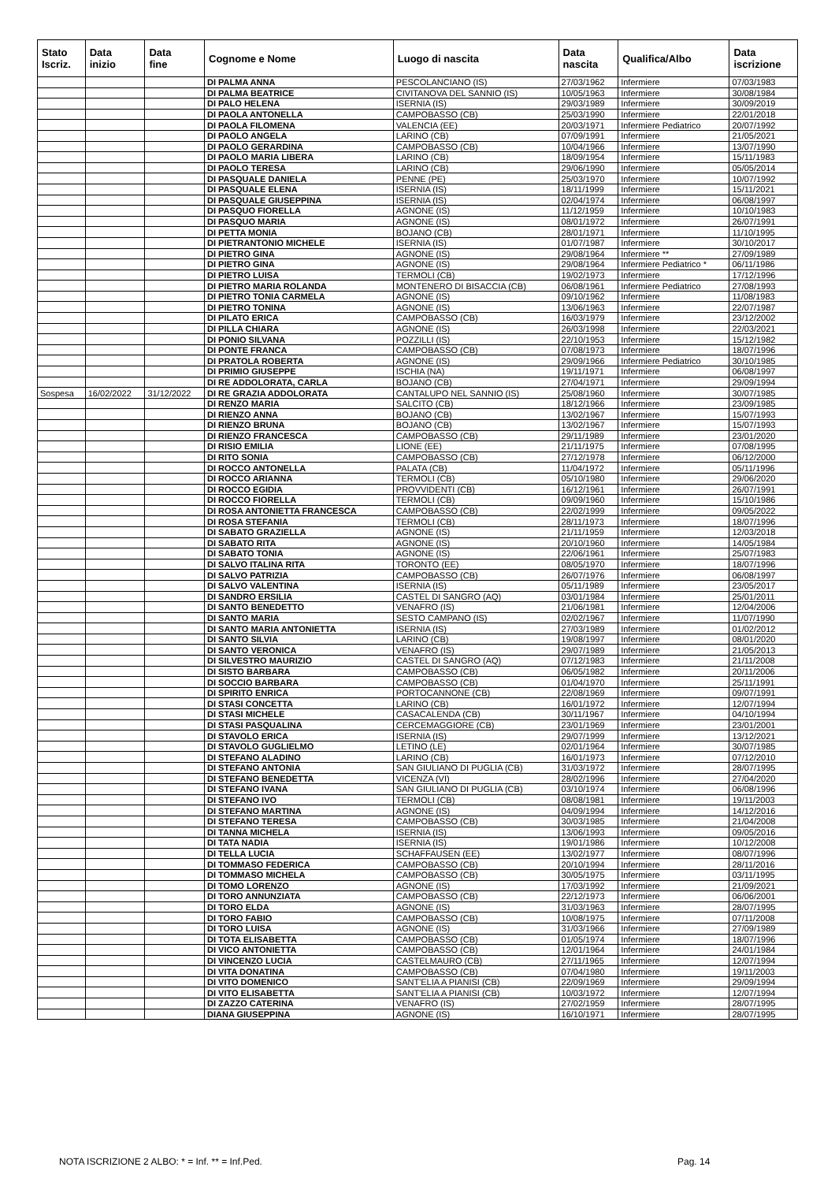| Stato Iscriz. | Data inizio | Data fine | Cognome e Nome | Luogo di nascita | Data nascita | Qualifica/Albo | Data iscrizione |
| --- | --- | --- | --- | --- | --- | --- | --- |
| | | | DI PALMA ANNA | PESCOLANCIANO (IS) | 27/03/1962 | Infermiere | 07/03/1983 |
| | | | DI PALMA BEATRICE | CIVITANOVA DEL SANNIO (IS) | 10/05/1963 | Infermiere | 30/08/1984 |
| | | | DI PALO HELENA | ISERNIA (IS) | 29/03/1989 | Infermiere | 30/09/2019 |
| | | | DI PAOLA ANTONELLA | CAMPOBASSO (CB) | 25/03/1990 | Infermiere | 22/01/2018 |
| | | | DI PAOLA FILOMENA | VALENCIA (EE) | 20/03/1971 | Infermiere Pediatrico | 20/07/1992 |
| | | | DI PAOLO ANGELA | LARINO (CB) | 07/09/1991 | Infermiere | 21/05/2021 |
| | | | DI PAOLO GERARDINA | CAMPOBASSO (CB) | 10/04/1966 | Infermiere | 13/07/1990 |
| | | | DI PAOLO MARIA LIBERA | LARINO (CB) | 18/09/1954 | Infermiere | 15/11/1983 |
| | | | DI PAOLO TERESA | LARINO (CB) | 29/06/1990 | Infermiere | 05/05/2014 |
| | | | DI PASQUALE DANIELA | PENNE (PE) | 25/03/1970 | Infermiere | 10/07/1992 |
| | | | DI PASQUALE ELENA | ISERNIA (IS) | 18/11/1999 | Infermiere | 15/11/2021 |
| | | | DI PASQUALE GIUSEPPINA | ISERNIA (IS) | 02/04/1974 | Infermiere | 06/08/1997 |
| | | | DI PASQUO FIORELLA | AGNONE (IS) | 11/12/1959 | Infermiere | 10/10/1983 |
| | | | DI PASQUO MARIA | AGNONE (IS) | 08/01/1972 | Infermiere | 26/07/1991 |
| | | | DI PETTA MONIA | BOJANO (CB) | 28/01/1971 | Infermiere | 11/10/1995 |
| | | | DI PIETRANTONIO MICHELE | ISERNIA (IS) | 01/07/1987 | Infermiere | 30/10/2017 |
| | | | DI PIETRO GINA | AGNONE (IS) | 29/08/1964 | Infermiere ** | 27/09/1989 |
| | | | DI PIETRO GINA | AGNONE (IS) | 29/08/1964 | Infermiere Pediatrico * | 06/11/1986 |
| | | | DI PIETRO LUISA | TERMOLI (CB) | 19/02/1973 | Infermiere | 17/12/1996 |
| | | | DI PIETRO MARIA ROLANDA | MONTENERO DI BISACCIA (CB) | 06/08/1961 | Infermiere Pediatrico | 27/08/1993 |
| | | | DI PIETRO TONIA CARMELA | AGNONE (IS) | 09/10/1962 | Infermiere | 11/08/1983 |
| | | | DI PIETRO TONINA | AGNONE (IS) | 13/06/1963 | Infermiere | 22/07/1987 |
| | | | DI PILATO ERICA | CAMPOBASSO (CB) | 16/03/1979 | Infermiere | 23/12/2002 |
| | | | DI PILLA CHIARA | AGNONE (IS) | 26/03/1998 | Infermiere | 22/03/2021 |
| | | | DI PONIO SILVANA | POZZILLI (IS) | 22/10/1953 | Infermiere | 15/12/1982 |
| | | | DI PONTE FRANCA | CAMPOBASSO (CB) | 07/08/1973 | Infermiere | 18/07/1996 |
| | | | DI PRATOLA ROBERTA | AGNONE (IS) | 29/09/1966 | Infermiere Pediatrico | 30/10/1985 |
| | | | DI PRIMIO GIUSEPPE | ISCHIA (NA) | 19/11/1971 | Infermiere | 06/08/1997 |
| | | | DI RE ADDOLORATA, CARLA | BOJANO (CB) | 27/04/1971 | Infermiere | 29/09/1994 |
| Sospesa | 16/02/2022 | 31/12/2022 | DI RE GRAZIA ADDOLORATA | CANTALUPO NEL SANNIO (IS) | 25/08/1960 | Infermiere | 30/07/1985 |
| | | | DI RENZO MARIA | SALCITO (CB) | 18/12/1966 | Infermiere | 23/09/1985 |
| | | | DI RIENZO ANNA | BOJANO (CB) | 13/02/1967 | Infermiere | 15/07/1993 |
| | | | DI RIENZO BRUNA | BOJANO (CB) | 13/02/1967 | Infermiere | 15/07/1993 |
| | | | DI RIENZO FRANCESCA | CAMPOBASSO (CB) | 29/11/1989 | Infermiere | 23/01/2020 |
| | | | DI RISIO EMILIA | LIONE (EE) | 21/11/1975 | Infermiere | 07/08/1995 |
| | | | DI RITO SONIA | CAMPOBASSO (CB) | 27/12/1978 | Infermiere | 06/12/2000 |
| | | | DI ROCCO ANTONELLA | PALATA (CB) | 11/04/1972 | Infermiere | 05/11/1996 |
| | | | DI ROCCO ARIANNA | TERMOLI (CB) | 05/10/1980 | Infermiere | 29/06/2020 |
| | | | DI ROCCO EGIDIA | PROVVIDENTI (CB) | 16/12/1961 | Infermiere | 26/07/1991 |
| | | | DI ROCCO FIORELLA | TERMOLI (CB) | 09/09/1960 | Infermiere | 15/10/1986 |
| | | | DI ROSA ANTONIETTA FRANCESCA | CAMPOBASSO (CB) | 22/02/1999 | Infermiere | 09/05/2022 |
| | | | DI ROSA STEFANIA | TERMOLI (CB) | 28/11/1973 | Infermiere | 18/07/1996 |
| | | | DI SABATO GRAZIELLA | AGNONE (IS) | 21/11/1959 | Infermiere | 12/03/2018 |
| | | | DI SABATO RITA | AGNONE (IS) | 20/10/1960 | Infermiere | 14/05/1984 |
| | | | DI SABATO TONIA | AGNONE (IS) | 22/06/1961 | Infermiere | 25/07/1983 |
| | | | DI SALVO ITALINA RITA | TORONTO (EE) | 08/05/1970 | Infermiere | 18/07/1996 |
| | | | DI SALVO PATRIZIA | CAMPOBASSO (CB) | 26/07/1976 | Infermiere | 06/08/1997 |
| | | | DI SALVO VALENTINA | ISERNIA (IS) | 05/11/1989 | Infermiere | 23/05/2017 |
| | | | DI SANDRO ERSILIA | CASTEL DI SANGRO (AQ) | 03/01/1984 | Infermiere | 25/01/2011 |
| | | | DI SANTO BENEDETTO | VENAFRO (IS) | 21/06/1981 | Infermiere | 12/04/2006 |
| | | | DI SANTO MARIA | SESTO CAMPANO (IS) | 02/02/1967 | Infermiere | 11/07/1990 |
| | | | DI SANTO MARIA ANTONIETTA | ISERNIA (IS) | 27/03/1989 | Infermiere | 01/02/2012 |
| | | | DI SANTO SILVIA | LARINO (CB) | 19/08/1997 | Infermiere | 08/01/2020 |
| | | | DI SANTO VERONICA | VENAFRO (IS) | 29/07/1989 | Infermiere | 21/05/2013 |
| | | | DI SILVESTRO MAURIZIO | CASTEL DI SANGRO (AQ) | 07/12/1983 | Infermiere | 21/11/2008 |
| | | | DI SISTO BARBARA | CAMPOBASSO (CB) | 06/05/1982 | Infermiere | 20/11/2006 |
| | | | DI SOCCIO BARBARA | CAMPOBASSO (CB) | 01/04/1970 | Infermiere | 25/11/1991 |
| | | | DI SPIRITO ENRICA | PORTOCANNONE (CB) | 22/08/1969 | Infermiere | 09/07/1991 |
| | | | DI STASI CONCETTA | LARINO (CB) | 16/01/1972 | Infermiere | 12/07/1994 |
| | | | DI STASI MICHELE | CASACALENDA (CB) | 30/11/1967 | Infermiere | 04/10/1994 |
| | | | DI STASI PASQUALINA | CERCEMAGGIORE (CB) | 23/01/1969 | Infermiere | 23/01/2001 |
| | | | DI STAVOLO ERICA | ISERNIA (IS) | 29/07/1999 | Infermiere | 13/12/2021 |
| | | | DI STAVOLO GUGLIELMO | LETINO (LE) | 02/01/1964 | Infermiere | 30/07/1985 |
| | | | DI STEFANO ALADINO | LARINO (CB) | 16/01/1973 | Infermiere | 07/12/2010 |
| | | | DI STEFANO ANTONIA | SAN GIULIANO DI PUGLIA (CB) | 31/03/1972 | Infermiere | 28/07/1995 |
| | | | DI STEFANO BENEDETTA | VICENZA (VI) | 28/02/1996 | Infermiere | 27/04/2020 |
| | | | DI STEFANO IVANA | SAN GIULIANO DI PUGLIA (CB) | 03/10/1974 | Infermiere | 06/08/1996 |
| | | | DI STEFANO IVO | TERMOLI (CB) | 08/08/1981 | Infermiere | 19/11/2003 |
| | | | DI STEFANO MARTINA | AGNONE (IS) | 04/09/1994 | Infermiere | 14/12/2016 |
| | | | DI STEFANO TERESA | CAMPOBASSO (CB) | 30/03/1985 | Infermiere | 21/04/2008 |
| | | | DI TANNA MICHELA | ISERNIA (IS) | 13/06/1993 | Infermiere | 09/05/2016 |
| | | | DI TATA NADIA | ISERNIA (IS) | 19/01/1986 | Infermiere | 10/12/2008 |
| | | | DI TELLA LUCIA | SCHAFFAUSEN (EE) | 13/02/1977 | Infermiere | 08/07/1996 |
| | | | DI TOMMASO FEDERICA | CAMPOBASSO (CB) | 20/10/1994 | Infermiere | 28/11/2016 |
| | | | DI TOMMASO MICHELA | CAMPOBASSO (CB) | 30/05/1975 | Infermiere | 03/11/1995 |
| | | | DI TOMO LORENZO | AGNONE (IS) | 17/03/1992 | Infermiere | 21/09/2021 |
| | | | DI TORO ANNUNZIATA | CAMPOBASSO (CB) | 22/12/1973 | Infermiere | 06/06/2001 |
| | | | DI TORO ELDA | AGNONE (IS) | 31/03/1963 | Infermiere | 28/07/1995 |
| | | | DI TORO FABIO | CAMPOBASSO (CB) | 10/08/1975 | Infermiere | 07/11/2008 |
| | | | DI TORO LUISA | AGNONE (IS) | 31/03/1966 | Infermiere | 27/09/1989 |
| | | | DI TOTA ELISABETTA | CAMPOBASSO (CB) | 01/05/1974 | Infermiere | 18/07/1996 |
| | | | DI VICO ANTONIETTA | CAMPOBASSO (CB) | 12/01/1964 | Infermiere | 24/01/1984 |
| | | | DI VINCENZO LUCIA | CASTELMAURO (CB) | 27/11/1965 | Infermiere | 12/07/1994 |
| | | | DI VITA DONATINA | CAMPOBASSO (CB) | 07/04/1980 | Infermiere | 19/11/2003 |
| | | | DI VITO DOMENICO | SANT'ELIA A PIANISI (CB) | 22/09/1969 | Infermiere | 29/09/1994 |
| | | | DI VITO ELISABETTA | SANT'ELIA A PIANISI (CB) | 10/03/1972 | Infermiere | 12/07/1994 |
| | | | DI ZAZZO CATERINA | VENAFRO (IS) | 27/02/1959 | Infermiere | 28/07/1995 |
| | | | DIANA GIUSEPPINA | AGNONE (IS) | 16/10/1971 | Infermiere | 28/07/1995 |
NOTA ISCRIZIONE 2 ALBO: * = Inf. ** = Inf.Ped.
Pag. 14